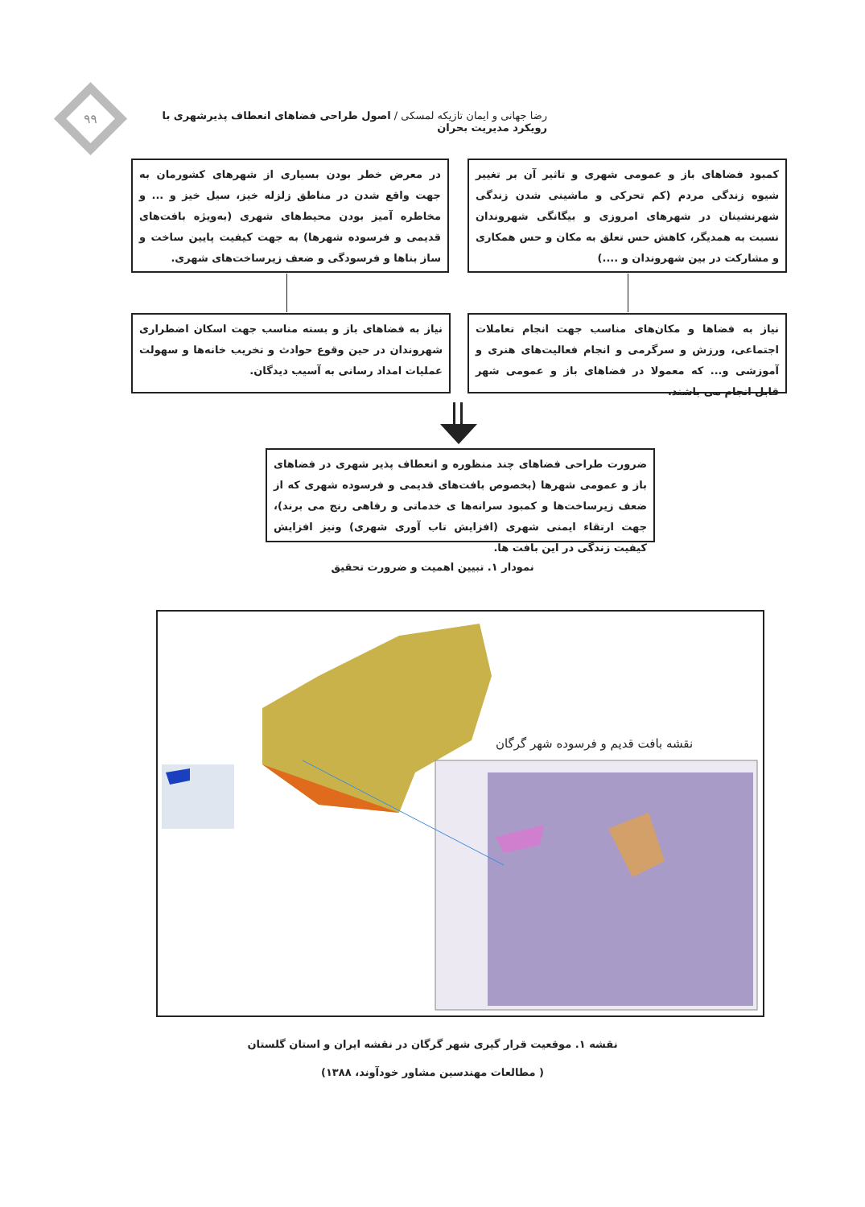۹۹
رضا جهانی و ایمان تازیکه لمسکی / اصول طراحی فضاهای انعطاف پذیرشهری با رویکرد مدیریت بحران
کمبود فضاهای باز و عمومی شهری و تاثیر آن بر تغییر شیوه زندگی مردم (کم تحرکی و ماشینی شدن زندگی شهرنشینان در شهرهای امروزی و بیگانگی شهروندان نسبت به همدیگر، کاهش حس تعلق به مکان و حس همکاری و مشارکت در بین شهروندان و ....)
در معرض خطر بودن بسیاری از شهرهای کشورمان به جهت واقع شدن در مناطق زلزله خیز، سیل خیز و ... و مخاطره آمیز بودن محیط‌های شهری (به‌ویژه بافت‌های قدیمی و فرسوده شهرها) به جهت کیفیت پایین ساخت و ساز بناها و فرسودگی و ضعف زیرساخت‌های شهری.
نیاز به فضاها و مکان‌های مناسب جهت انجام تعاملات اجتماعی، ورزش و سرگرمی و انجام فعالیت‌های هنری و آموزشی و... که معمولا در فضاهای باز و عمومی شهر قابل انجام می باشند.
نیاز به فضاهای باز و بسته مناسب جهت اسکان اضطراری شهروندان در حین وقوع حوادث و تخریب خانه‌ها و سهولت عملیات امداد رسانی به آسیب دیدگان.
ضرورت طراحی فضاهای چند منظوره و انعطاف پذیر شهری در فضاهای باز و عمومی شهرها (بخصوص بافت‌های قدیمی و فرسوده شهری که از ضعف زیرساخت‌ها و کمبود سرانه‌ها ی خدماتی و رفاهی رنج می برند)، جهت ارتقاء ایمنی شهری (افزایش تاب آوری شهری) ونیز افزایش کیفیت زندگی در این بافت ها.
نمودار ۱. تبیین اهمیت و ضرورت تحقیق
نقشه بافت قدیم و فرسوده شهر گرگان
نقشه ۱. موقعیت قرار گیری شهر گرگان در نقشه ایران و استان گلستان
( مطالعات مهندسین مشاور خودآوند، ۱۳۸۸)